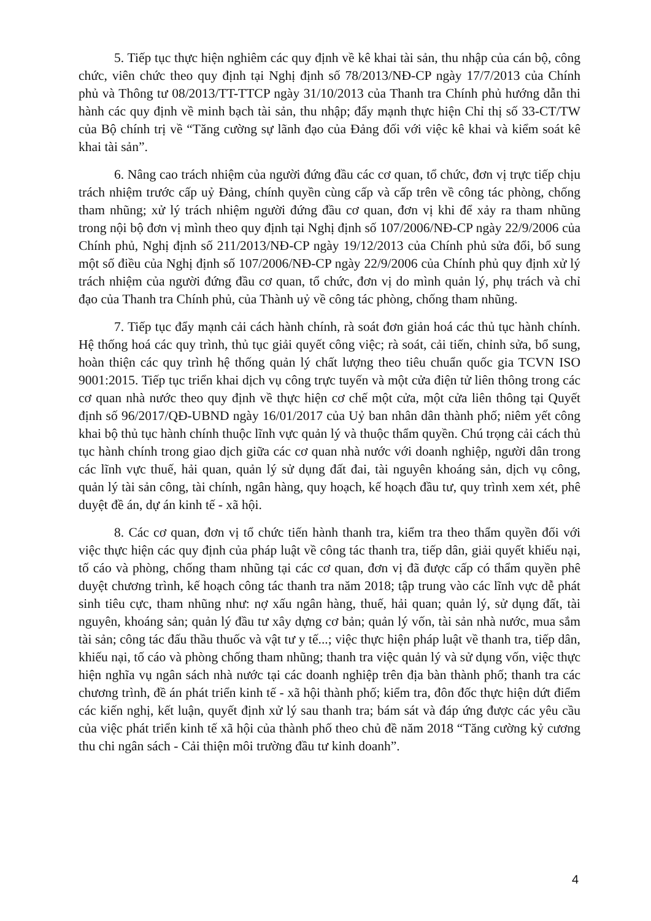5. Tiếp tục thực hiện nghiêm các quy định về kê khai tài sản, thu nhập của cán bộ, công chức, viên chức theo quy định tại Nghị định số 78/2013/NĐ-CP ngày 17/7/2013 của Chính phủ và Thông tư 08/2013/TT-TTCP ngày 31/10/2013 của Thanh tra Chính phủ hướng dẫn thi hành các quy định về minh bạch tài sản, thu nhập; đẩy mạnh thực hiện Chỉ thị số 33-CT/TW của Bộ chính trị về “Tăng cường sự lãnh đạo của Đảng đối với việc kê khai và kiểm soát kê khai tài sản”.
6. Nâng cao trách nhiệm của người đứng đầu các cơ quan, tổ chức, đơn vị trực tiếp chịu trách nhiệm trước cấp uỷ Đảng, chính quyền cùng cấp và cấp trên về công tác phòng, chống tham nhũng; xử lý trách nhiệm người đứng đầu cơ quan, đơn vị khi để xảy ra tham nhũng trong nội bộ đơn vị mình theo quy định tại Nghị định số 107/2006/NĐ-CP ngày 22/9/2006 của Chính phủ, Nghị định số 211/2013/NĐ-CP ngày 19/12/2013 của Chính phủ sửa đổi, bổ sung một số điều của Nghị định số 107/2006/NĐ-CP ngày 22/9/2006 của Chính phủ quy định xử lý trách nhiệm của người đứng đầu cơ quan, tổ chức, đơn vị do mình quản lý, phụ trách và chỉ đạo của Thanh tra Chính phủ, của Thành uỷ về công tác phòng, chống tham nhũng.
7. Tiếp tục đẩy mạnh cải cách hành chính, rà soát đơn giản hoá các thủ tục hành chính. Hệ thống hoá các quy trình, thủ tục giải quyết công việc; rà soát, cải tiến, chỉnh sửa, bổ sung, hoàn thiện các quy trình hệ thống quản lý chất lượng theo tiêu chuẩn quốc gia TCVN ISO 9001:2015. Tiếp tục triển khai dịch vụ công trực tuyến và một cửa điện tử liên thông trong các cơ quan nhà nước theo quy định về thực hiện cơ chế một cửa, một cửa liên thông tại Quyết định số 96/2017/QĐ-UBND ngày 16/01/2017 của Uỷ ban nhân dân thành phố; niêm yết công khai bộ thủ tục hành chính thuộc lĩnh vực quản lý và thuộc thẩm quyền. Chú trọng cải cách thủ tục hành chính trong giao dịch giữa các cơ quan nhà nước với doanh nghiệp, người dân trong các lĩnh vực thuế, hải quan, quản lý sử dụng đất đai, tài nguyên khoáng sản, dịch vụ công, quản lý tài sản công, tài chính, ngân hàng, quy hoạch, kế hoạch đầu tư, quy trình xem xét, phê duyệt đề án, dự án kinh tế - xã hội.
8. Các cơ quan, đơn vị tổ chức tiến hành thanh tra, kiểm tra theo thẩm quyền đối với việc thực hiện các quy định của pháp luật về công tác thanh tra, tiếp dân, giải quyết khiếu nại, tố cáo và phòng, chống tham nhũng tại các cơ quan, đơn vị đã được cấp có thẩm quyền phê duyệt chương trình, kế hoạch công tác thanh tra năm 2018; tập trung vào các lĩnh vực dễ phát sinh tiêu cực, tham nhũng như: nợ xấu ngân hàng, thuế, hải quan; quản lý, sử dụng đất, tài nguyên, khoáng sản; quản lý đầu tư xây dựng cơ bản; quản lý vốn, tài sản nhà nước, mua sắm tài sản; công tác đấu thầu thuốc và vật tư y tế...; việc thực hiện pháp luật về thanh tra, tiếp dân, khiếu nại, tố cáo và phòng chống tham nhũng; thanh tra việc quản lý và sử dụng vốn, việc thực hiện nghĩa vụ ngân sách nhà nước tại các doanh nghiệp trên địa bàn thành phố; thanh tra các chương trình, đề án phát triển kinh tế - xã hội thành phố; kiểm tra, đôn đốc thực hiện dứt điểm các kiến nghị, kết luận, quyết định xử lý sau thanh tra; bám sát và đáp ứng được các yêu cầu của việc phát triển kinh tế xã hội của thành phố theo chủ đề năm 2018 “Tăng cường kỷ cương thu chi ngân sách - Cải thiện môi trường đầu tư kinh doanh”.
4